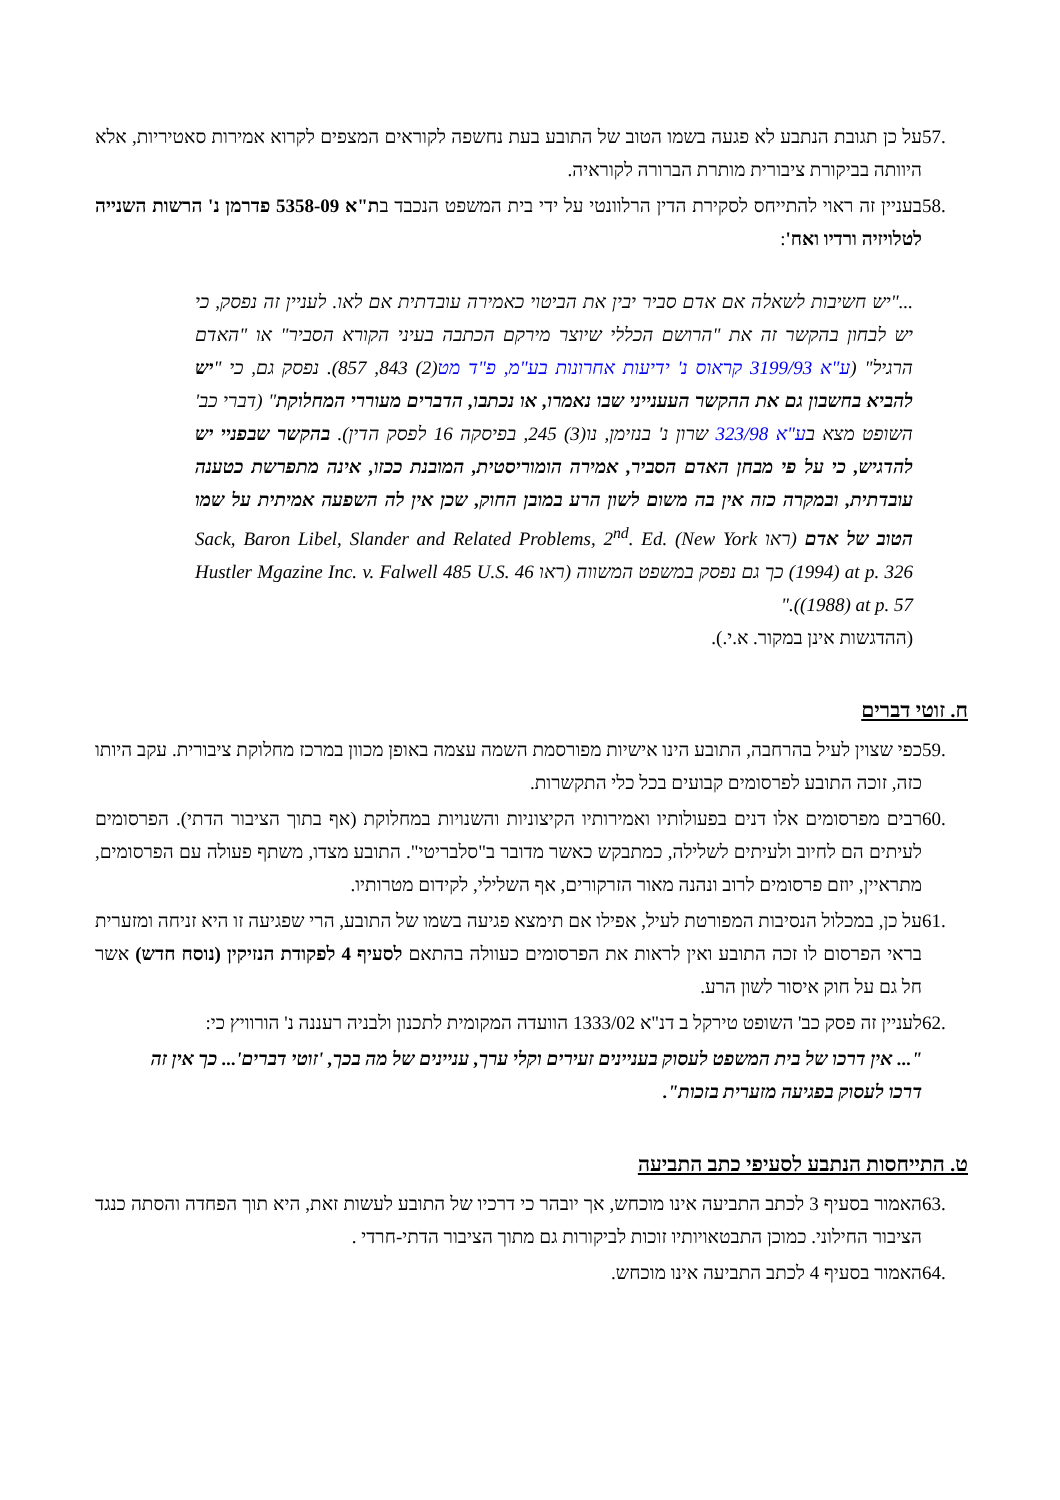57. על כן תגובת הנתבע לא פגעה בשמו הטוב של התובע בעת נחשפה לקוראים המצפים לקרוא אמירות סאטיריות, אלא היוותה בביקורת ציבורית מותרת הברורה לקוראיה.
58. בעניין זה ראוי להתייחס לסקירת הדין הרלוונטי על ידי בית המשפט הנכבד בת"א 5358-09 פדרמן נ' הרשות השנייה לטלויזיה ורדיו ואח':
..."יש חשיבות לשאלה אם אדם סביר יבין את הביטוי כאמירה עובדתית אם לאו. לעניין זה נפסק, כי יש לבחון בהקשר זה את "הרושם הכללי שיוצר מירקם הכתבה בעיני הקורא הסביר" או "האדם הרגיל" (ע"א 3199/93 קראוס נ' ידיעות אחרונות בע"מ, פ"ד מט(2) 843, 857). נפסק גם, כי "יש להביא בחשבון גם את ההקשר העענייני שבו נאמרו, או נכתבו, הדברים מעוררי המחלוקת" (דברי כב' השופט מצא בע"א 323/98 שרון נ' בנזימן, נו(3) 245, בפיסקה 16 לפסק הדין). בהקשר שבפניי יש להדגיש, כי על פי מבחן האדם הסביר, אמירה הומוריסטית, המובנת ככזו, אינה מתפרשת כטענה עובדתית, ובמקרה כזה אין בה משום לשון הרע במובן החוק, שכן אין לה השפעה אמיתית על שמו הטוב של אדם (ראו Sack, Baron Libel, Slander and Related Problems, 2<sup>nd</sup>. Ed. (New York 1994) at p. 326) כך גם נפסק במשפט המשווה (ראו Hustler Mgazine Inc. v. Falwell 485 U.S. 46 (1988) at p. 57)."
(ההדגשות אינן במקור. א.י.).
ח. זוטי דברים
59. כפי שצוין לעיל בהרחבה, התובע הינו אישיות מפורסמת השמה עצמה באופן מכוון במרכז מחלוקת ציבורית. עקב היותו כזה, זוכה התובע לפרסומים קבועים בכל כלי התקשרות.
60. רבים מפרסומים אלו דנים בפעולותיו ואמירותיו הקיצוניות והשנויות במחלוקת (אף בתוך הציבור הדתי). הפרסומים לעיתים הם לחיוב ולעיתים לשלילה, כמתבקש כאשר מדובר ב"סלבריטי". התובע מצדו, משתף פעולה עם הפרסומים, מתראיין, יוזם פרסומים לרוב ונהנה מאור הזרקורים, אף השלילי, לקידום מטרותיו.
61. על כן, במכלול הנסיבות המפורטת לעיל, אפילו אם תימצא פגיעה בשמו של התובע, הרי שפגיעה זו היא זניחה ומזערית בראי הפרסום לו זכה התובע ואין לראות את הפרסומים כעוולה בהתאם לסעיף 4 לפקודת הנזיקין (נוסח חדש) אשר חל גם על חוק איסור לשון הרע.
62. לעניין זה פסק כב' השופט טירקל ב דנ"א 1333/02 הוועדה המקומית לתכנון ולבניה רעננה נ' הורוויץ כי:
"... אין דרכו של בית המשפט לעסוק בעניינים זעירים וקלי ערך, עניינים של מה בכך, 'זוטי דברים'... כך אין זה דרכו לעסוק בפגיעה מזערית בזכות".
ט. התייחסות הנתבע לסעיפי כתב התביעה
63. האמור בסעיף 3 לכתב התביעה אינו מוכחש, אך יובהר כי דרכיו של התובע לעשות זאת, היא תוך הפחדה והסתה כנגד הציבור החילוני. כמוכן התבטאויותיו זוכות לביקורות גם מתוך הציבור הדתי-חרדי .
64. האמור בסעיף 4 לכתב התביעה אינו מוכחש.